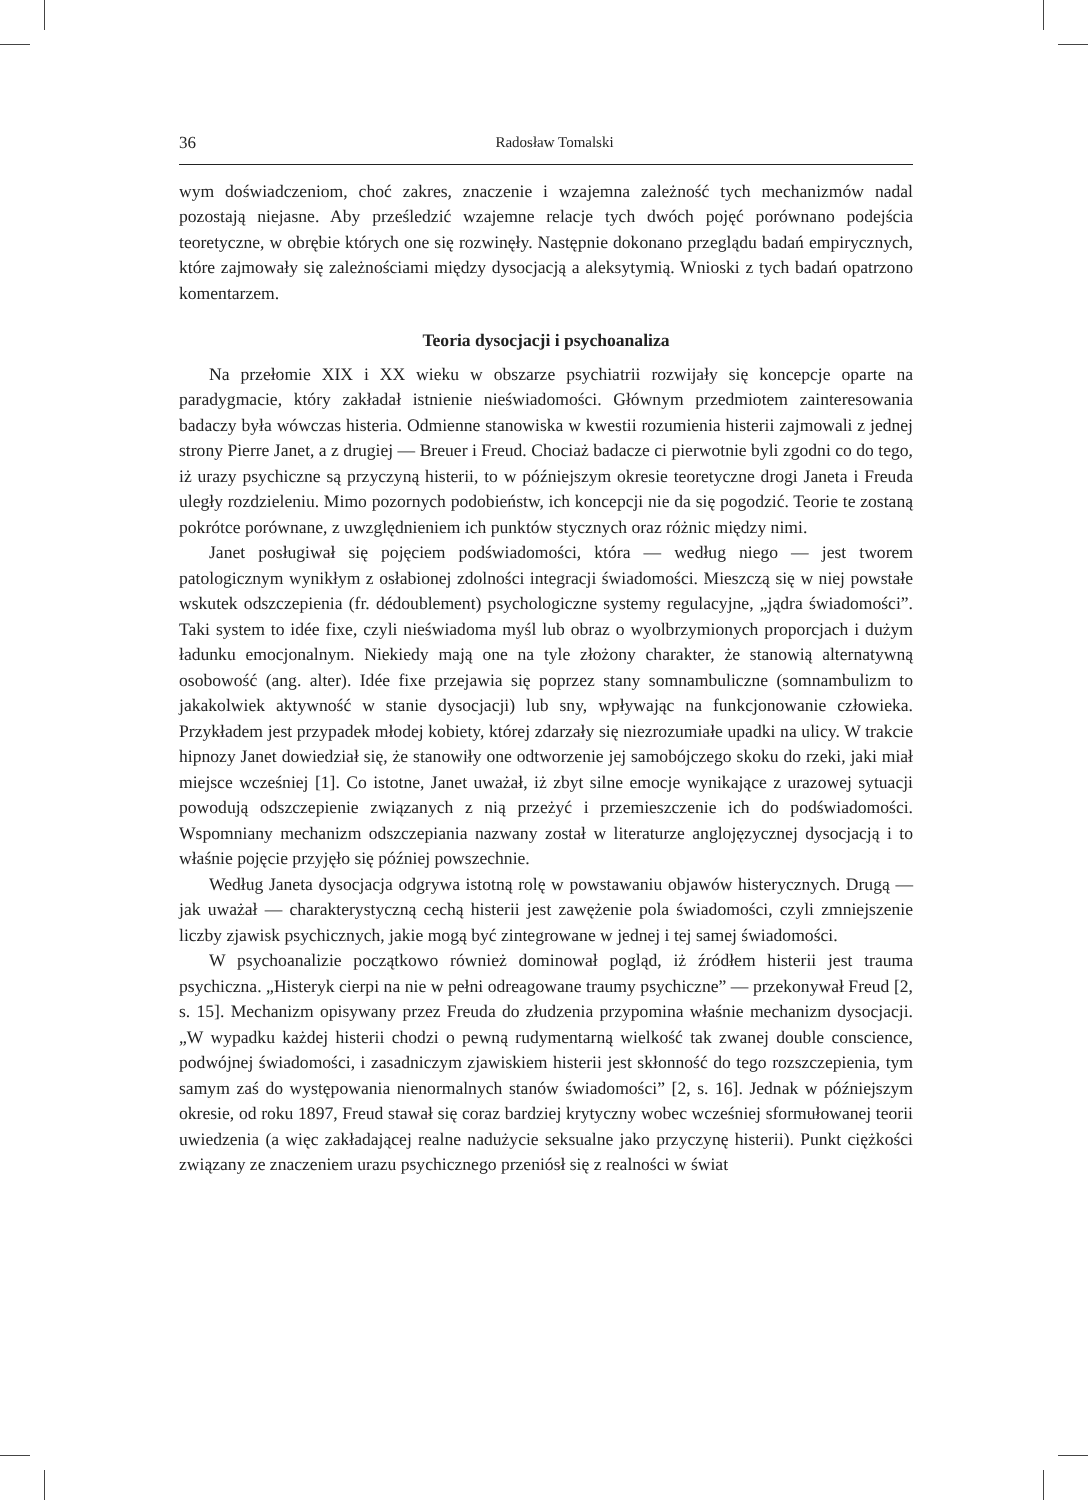36 Radosław Tomalski
wym doświadczeniom, choć zakres, znaczenie i wzajemna zależność tych mechanizmów nadal pozostają niejasne. Aby prześledzić wzajemne relacje tych dwóch pojęć porównano podejścia teoretyczne, w obrębie których one się rozwinęły. Następnie dokonano przeglądu badań empirycznych, które zajmowały się zależnościami między dysocjacją a aleksytymią. Wnioski z tych badań opatrzono komentarzem.
Teoria dysocjacji i psychoanaliza
Na przełomie XIX i XX wieku w obszarze psychiatrii rozwijały się koncepcje oparte na paradygmacie, który zakładał istnienie nieświadomości. Głównym przedmiotem zainteresowania badaczy była wówczas histeria. Odmienne stanowiska w kwestii rozumienia histerii zajmowali z jednej strony Pierre Janet, a z drugiej — Breuer i Freud. Chociaż badacze ci pierwotnie byli zgodni co do tego, iż urazy psychiczne są przyczyną histerii, to w późniejszym okresie teoretyczne drogi Janeta i Freuda uległy rozdzieleniu. Mimo pozornych podobieństw, ich koncepcji nie da się pogodzić. Teorie te zostaną pokrótce porównane, z uwzględnieniem ich punktów stycznych oraz różnic między nimi.
Janet posługiwał się pojęciem podświadomości, która — według niego — jest tworem patologicznym wynikłym z osłabionej zdolności integracji świadomości. Mieszczą się w niej powstałe wskutek odszczepienia (fr. dédoublement) psychologiczne systemy regulacyjne, „jądra świadomości”. Taki system to idée fixe, czyli nieświadoma myśl lub obraz o wyolbrzymionych proporcjach i dużym ładunku emocjonalnym. Niekiedy mają one na tyle złożony charakter, że stanowią alternatywną osobowość (ang. alter). Idée fixe przejawia się poprzez stany somnambuliczne (somnambulizm to jakakolwiek aktywność w stanie dysocjacji) lub sny, wpływając na funkcjonowanie człowieka. Przykładem jest przypadek młodej kobiety, której zdarzały się niezrozumiałe upadki na ulicy. W trakcie hipnozy Janet dowiedział się, że stanowiły one odtworzenie jej samobójczego skoku do rzeki, jaki miał miejsce wcześniej [1]. Co istotne, Janet uważał, iż zbyt silne emocje wynikające z urazowej sytuacji powodują odszczepienie związanych z nią przeżyć i przemieszczenie ich do podświadomości. Wspomniany mechanizm odszczepiania nazwany został w literaturze anglojęzycznej dysocjacją i to właśnie pojęcie przyjęło się później powszechnie.
Według Janeta dysocjacja odgrywa istotną rolę w powstawaniu objawów histerycznych. Drugą — jak uważał — charakterystyczną cechą histerii jest zawężenie pola świadomości, czyli zmniejszenie liczby zjawisk psychicznych, jakie mogą być zintegrowane w jednej i tej samej świadomości.
W psychoanalizie początkowo również dominował pogląd, iż źródłem histerii jest trauma psychiczna. „Histeryk cierpi na nie w pełni odreagowane traumy psychiczne” — przekonywał Freud [2, s. 15]. Mechanizm opisywany przez Freuda do złudzenia przypomina właśnie mechanizm dysocjacji. „W wypadku każdej histerii chodzi o pewną rudymentarną wielkość tak zwanej double conscience, podwójnej świadomości, i zasadniczym zjawiskiem histerii jest skłonność do tego rozszczepienia, tym samym zaś do występowania nienormalnych stanów świadomości” [2, s. 16]. Jednak w późniejszym okresie, od roku 1897, Freud stawał się coraz bardziej krytyczny wobec wcześniej sformułowanej teorii uwiedzenia (a więc zakładającej realne nadużycie seksualne jako przyczynę histerii). Punkt ciężkości związany ze znaczeniem urazu psychicznego przeniósł się z realności w świat